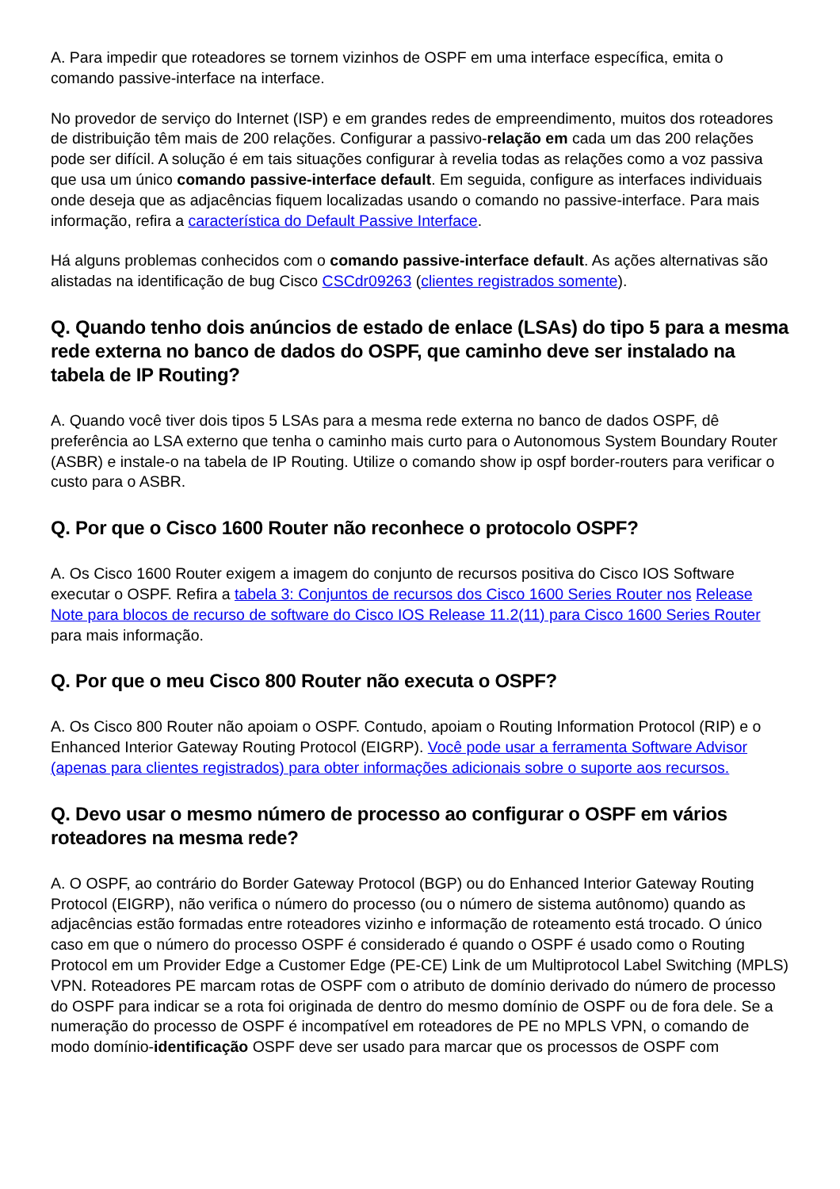A. Para impedir que roteadores se tornem vizinhos de OSPF em uma interface específica, emita o comando passive-interface na interface.
No provedor de serviço do Internet (ISP) e em grandes redes de empreendimento, muitos dos roteadores de distribuição têm mais de 200 relações. Configurar a passivo-relação em cada um das 200 relações pode ser difícil. A solução é em tais situações configurar à revelia todas as relações como a voz passiva que usa um único comando passive-interface default. Em seguida, configure as interfaces individuais onde deseja que as adjacências fiquem localizadas usando o comando no passive-interface. Para mais informação, refira a característica do Default Passive Interface.
Há alguns problemas conhecidos com o comando passive-interface default. As ações alternativas são alistadas na identificação de bug Cisco CSCdr09263 (clientes registrados somente).
Q. Quando tenho dois anúncios de estado de enlace (LSAs) do tipo 5 para a mesma rede externa no banco de dados do OSPF, que caminho deve ser instalado na tabela de IP Routing?
A. Quando você tiver dois tipos 5 LSAs para a mesma rede externa no banco de dados OSPF, dê preferência ao LSA externo que tenha o caminho mais curto para o Autonomous System Boundary Router (ASBR) e instale-o na tabela de IP Routing. Utilize o comando show ip ospf border-routers para verificar o custo para o ASBR.
Q. Por que o Cisco 1600 Router não reconhece o protocolo OSPF?
A. Os Cisco 1600 Router exigem a imagem do conjunto de recursos positiva do Cisco IOS Software executar o OSPF. Refira a tabela 3: Conjuntos de recursos dos Cisco 1600 Series Router nos Release Note para blocos de recurso de software do Cisco IOS Release 11.2(11) para Cisco 1600 Series Router para mais informação.
Q. Por que o meu Cisco 800 Router não executa o OSPF?
A. Os Cisco 800 Router não apoiam o OSPF. Contudo, apoiam o Routing Information Protocol (RIP) e o Enhanced Interior Gateway Routing Protocol (EIGRP). Você pode usar a ferramenta Software Advisor (apenas para clientes registrados) para obter informações adicionais sobre o suporte aos recursos.
Q. Devo usar o mesmo número de processo ao configurar o OSPF em vários roteadores na mesma rede?
A. O OSPF, ao contrário do Border Gateway Protocol (BGP) ou do Enhanced Interior Gateway Routing Protocol (EIGRP), não verifica o número do processo (ou o número de sistema autônomo) quando as adjacências estão formadas entre roteadores vizinho e informação de roteamento está trocado. O único caso em que o número do processo OSPF é considerado é quando o OSPF é usado como o Routing Protocol em um Provider Edge a Customer Edge (PE-CE) Link de um Multiprotocol Label Switching (MPLS) VPN. Roteadores PE marcam rotas de OSPF com o atributo de domínio derivado do número de processo do OSPF para indicar se a rota foi originada de dentro do mesmo domínio de OSPF ou de fora dele. Se a numeração do processo de OSPF é incompatível em roteadores de PE no MPLS VPN, o comando de modo domínio-identificação OSPF deve ser usado para marcar que os processos de OSPF com